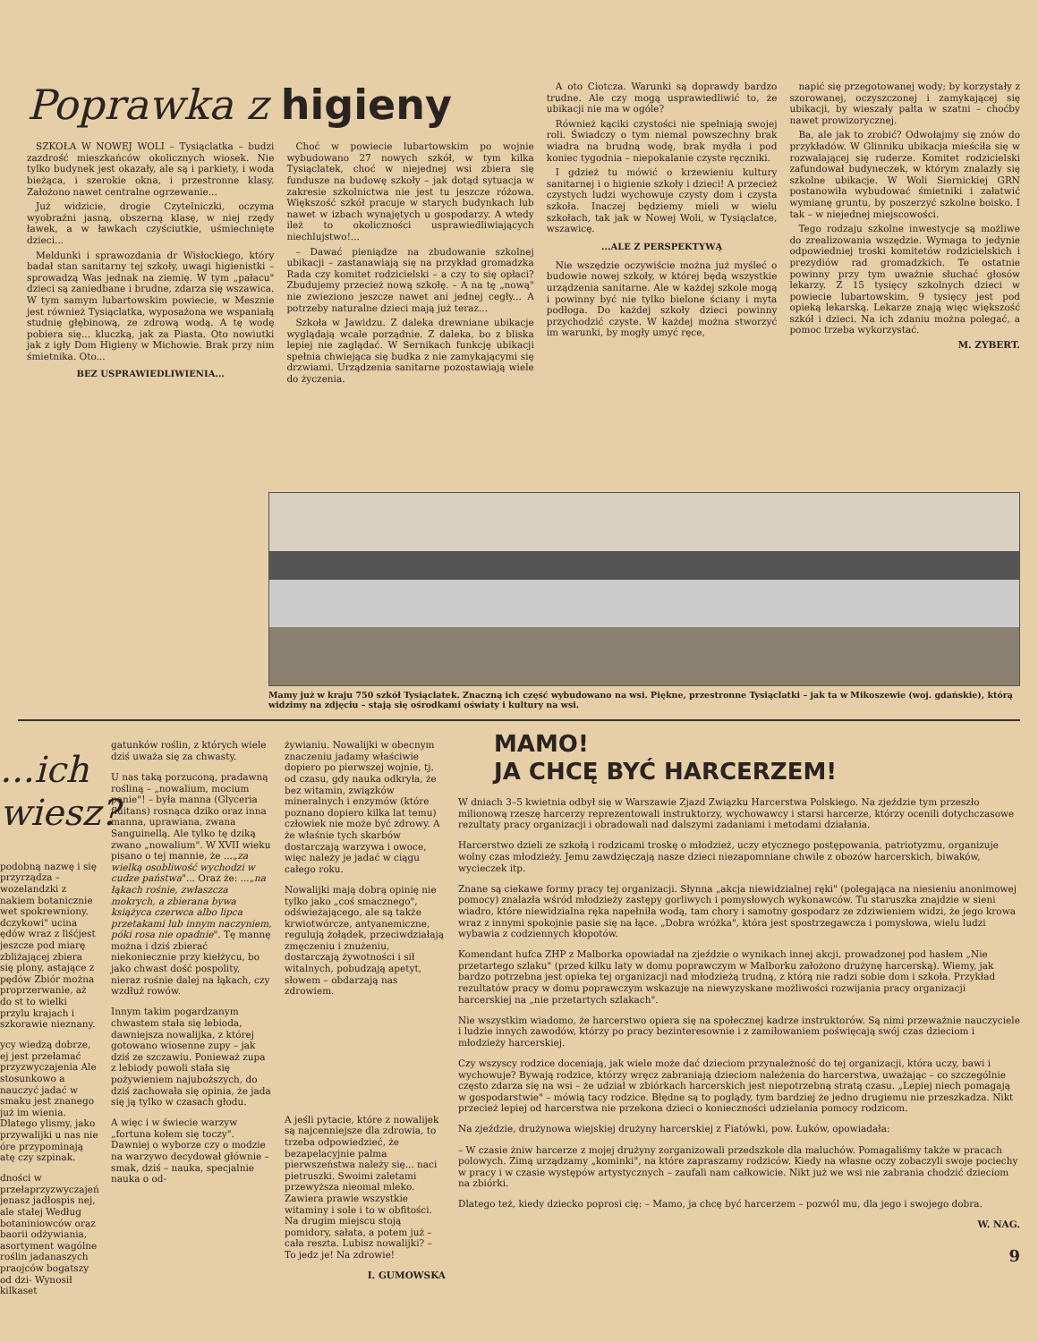Poprawka z higieny
SZKOŁA W NOWEJ WOLI – Tysiąclatka – budzi zazdrość mieszkańców okolicznych wiosek. Nie tylko budynek jest okazały, ale są i parkiety, i woda bieżąca, i szerokie okna, i przestronne klasy. Założono nawet centralne ogrzewanie...
Już widzicie, drogie Czytelniczki, oczyma wyobraźni jasną, obszerną klasę, w niej rzędy ławek, a w ławkach czyściutkie, uśmiechnięte dzieci...
Meldunki i sprawozdania dr Wisłockiego, który badał stan sanitarny tej szkoły, uwagi higienistki – sprowadzą Was jednak na ziemię. W tym „pałacu" dzieci są zaniedbane i brudne, zdarza się wszawica. W tym samym lubartowskim powiecie, w Mesznie jest również Tysiąclatka, wyposażona we wspaniałą studnię głębinową, ze zdrową wodą. A tę wodę pobiera się... kluczką, jak za Piasta. Oto nowiutki jak z igły Dom Higieny w Michowie. Brak przy nim śmietnika. Oto...
BEZ USPRAWIEDLIWIENIA...
Choć w powiecie lubartowskim po wojnie wybudowano 27 nowych szkół, w tym kilka Tysiąclatek, choć w niejednej wsi zbiera się fundusze na budowę szkoły – jak dotąd sytuacja w zakresie szkolnictwa nie jest tu jeszcze różowa. Większość szkół pracuje w starych budynkach lub nawet w izbach wynajętych u gospodarzy. A wtedy ileż to okoliczności usprawiedliwiających niechlujstwo!...
– Dawać pieniądze na zbudowanie szkolnej ubikacji – zastanawiają się na przykład gromadzka Rada czy komitet rodzicielski – a czy to się opłaci? Zbudujemy przecież nową szkołę. – A na tę „nową" nie zwieziono jeszcze nawet ani jednej cegły... A potrzeby naturalne dzieci mają już teraz...
Szkoła w Jawidzu. Z daleka drewniane ubikacje wyglądają wcale porządnie. Z daleka, bo z bliska lepiej nie zaglądać. W Sernikach funkcję ubikacji spełnia chwiejąca się budka z nie zamykającymi się drzwiami. Urządzenia sanitarne pozostawiają wiele do życzenia.
A oto Ciotcza. Warunki są doprawdy bardzo trudne. Ale czy mogą usprawiedliwić to, że ubikacji nie ma w ogóle?
Również kąciki czystości nie spełniają swojej roli. Świadczy o tym niemal powszechny brak wiadra na brudną wodę, brak mydła i pod koniec tygodnia – niepokalanie czyste ręczniki.
I gdzież tu mówić o krzewieniu kultury sanitarnej i o higienie szkoły i dzieci! A przecież czystych ludzi wychowuje czysty dom i czysta szkoła. Inaczej będziemy mieli w wielu szkołach, tak jak w Nowej Woli, w Tysiąclatce, wszawicę.
...ALE Z PERSPEKTYWĄ
Nie wszędzie oczywiście można już myśleć o budowie nowej szkoły, w której będą wszystkie urządzenia sanitarne. Ale w każdej szkole mogą i powinny być nie tylko bielone ściany i myta podłoga. Do każdej szkoły dzieci powinny przychodzić czyste. W każdej można stworzyć im warunki, by mogły umyć ręce,
napić się przegotowanej wody; by korzystały z szorowanej, oczyszczonej i zamykającej się ubikacji, by wieszały palta w szatni – choćby nawet prowizorycznej.
Ba, ale jak to zrobić? Odwołajmy się znów do przykładów. W Glinniku ubikacja mieściła się w rozwalającej się ruderze. Komitet rodzicielski zafundował budyneczek, w którym znalazły się szkolne ubikacje. W Woli Siernickiej GRN postanowiła wybudować śmietniki i załatwić wymianę gruntu, by poszerzyć szkolne boisko. I tak – w niejednej miejscowości.
Tego rodzaju szkolne inwestycje są możliwe do zrealizowania wszędzie. Wymaga to jedynie odpowiedniej troski komitetów rodzicielskich i prezydiów rad gromadzkich. Te ostatnie powinny przy tym uważnie słuchać głosów lekarzy. Z 15 tysięcy szkolnych dzieci w powiecie lubartowskim, 9 tysięcy jest pod opieką lekarską. Lekarze znają więc większość szkół i dzieci. Na ich zdaniu można polegać, a pomoc trzeba wykorzystać.
M. ZYBERT.
Mamy już w kraju 750 szkół Tysiąclatek. Znaczną ich część wybudowano na wsi. Piękne, przestronne Tysiąclatki – jak ta w Mikoszewie (woj. gdańskie), którą widzimy na zdjęciu – stają się ośrodkami oświaty i kultury na wsi.
...ich wiesz?
podobną nazwę i się przyrządza – wozelandzki z nakiem botanicznie wet spokrewniony. dczykowi" ucina ędów wraz z liśćjest jeszcze pod miarę zbliżającej zbiera się plony, astające z pędów Zbiór można proprzerwanie, aż do st to wielki przylu krajach i szkorawie nieznany.
ycy wiedzą dobrze, ej jest przełamać przyzwyczajenia Ale stosunkowo a nauczyć jadać w smaku jest znanego już im wienia. Dlatego ylismy, jako przywalijki u nas nie óre przypominają atę czy szpinak.
dności w przełaprzyzwyczajeń jenasz jadłospis nej, ale stałej Według botaniniowców oraz baorii odżywiania, asortyment wagólne roślin jadanaszych praojców bogatszy od dzi- Wynosił kilkaset
gatunków roślin, z których wiele dziś uważa się za chwasty.
U nas taką porzuconą, pradawną rośliną – „nowalium, mocium panie"! – była manna (Glyceria fluitans) rosnąca dziko oraz inna manna, uprawiana, zwana Sanguinellą. Ale tylko tę dziką zwano „nowalium". W XVII wieku pisano o tej mannie, że ...„za wielką osobliwość wychodzi w cudze państwa"... Oraz że: ...„na łąkach rośnie, zwłaszcza mokrych, a zbierana bywa książyca czerwca albo lipca przetakami lub innym naczyniem, póki rosa nie opadnie". Tę mannę można i dziś zbierać niekonieczniе przy kiełżycu, bo jako chwast dość pospolity, nieraz rośnie dalej na łąkach, czy wzdłuż rowów.
Innym takim pogardzanym chwastem stała się lebioda, dawniejsza nowalijka, z której gotowano wiosenne zupy – jak dziś ze szczawiu. Ponieważ zupa z lebiody powoli stała się pożywieniem najuboższych, do dziś zachowała się opinia, że jada się ją tylko w czasach głodu.
A więc i w świecie warzyw „fortuna kołem się toczy". Dawniej o wyborze czy o modzie na warzywo decydował głównie – smak, dziś – nauka, specjalnie nauka o od-
żywianiu. Nowalijki w obecnym znaczeniu jadamy właściwie dopiero po pierwszej wojnie, tj. od czasu, gdy nauka odkryła, że bez witamin, związków mineralnych i enzymów (które poznano dopiero kilka lat temu) człowiek nie może być zdrowy. A że właśnie tych skarbów dostarczają warzywa i owoce, więc należy je jadać w ciągu całego roku.
Nowalijki mają dobrą opinię nie tylko jako „coś smacznego", odświeżającego, ale są także krwiotwórcze, antyanemiczne, regulują żołądek, przeciwdziałają zmęczeniu i znużeniu, dostarczają żywotności i sił witalnych, pobudzają apetyt, słowem – obdarzają nas zdrowiem.
A jeśli pytacie, które z nowalijek są najcenniejsze dla zdrowia, to trzeba odpowiedzieć, że bezapelacyjnie palma pierwszeństwa należy się... naci pietruszki. Swoimi zaletami przewyższa nieomal mleko. Zawiera prawie wszystkie witaminy i sole i to w obfitości. Na drugim miejscu stoją pomidory, sałata, a potem już – cała reszta. Lubisz nowalijki? – To jedz je! Na zdrowie!
I. GUMOWSKA
MAMO!
JA CHCĘ BYĆ HARCERZEM!
W dniach 3–5 kwietnia odbył się w Warszawie Zjazd Związku Harcerstwa Polskiego. Na zjeździe tym przeszło milionową rzeszę harcerzy reprezentowali instruktorzy, wychowawcy i starsi harcerze, którzy ocenili dotychczasowe rezultaty pracy organizacji i obradowali nad dalszymi zadaniami i metodami działania.
Harcerstwo dzieli ze szkołą i rodzicami troskę o młodzież, uczy etycznego postępowania, patriotyzmu, organizuje wolny czas młodzieży. Jemu zawdzięczają nasze dzieci niezapomniane chwile z obozów harcerskich, biwaków, wycieczek itp.
Znane są ciekawe formy pracy tej organizacji. Słynna „akcja niewidzialnej ręki" (polegająca na niesieniu anonimowej pomocy) znalazła wśród młodzieży zastępy gorliwych i pomysłowych wykonawców. Tu staruszka znajdzie w sieni wiadro, które niewidzialna ręka napełniła wodą, tam chory i samotny gospodarz ze zdziwieniem widzi, że jego krowa wraz z innymi spokojnie pasie się na łące. „Dobra wróżka", która jest spostrzegawcza i pomysłowa, wielu ludzi wybawia z codziennych kłopotów.
Komendant hufca ZHP z Malborka opowiadał na zjeździe o wynikach innej akcji, prowadzonej pod hasłem „Nie przetartego szlaku" (przed kilku laty w domu poprawczym w Malborku założono drużynę harcerską). Wiemy, jak bardzo potrzebna jest opieka tej organizacji nad młodzieżą trudną, z którą nie radzi sobie dom i szkoła. Przykład rezultatów pracy w domu poprawczym wskazuje na niewyzyskane możliwości rozwijania pracy organizacji harcerskiej na „nie przetartych szlakach".
Nie wszystkim wiadomo, że harcerstwo opiera się na społecznej kadrze instruktorów. Są nimi przeważnie nauczyciele i ludzie innych zawodów, którzy po pracy bezinteresownie i z zamiłowaniem poświęcają swój czas dzieciom i młodzieży harcerskiej.
Czy wszyscy rodzice doceniają, jak wiele może dać dzieciom przynależność do tej organizacji, która uczy, bawi i wychowuje? Bywają rodzice, którzy wręcz zabraniają dzieciom należenia do harcerstwa, uważając – co szczególnie często zdarza się na wsi – że udział w zbiórkach harcerskich jest niepotrzebną stratą czasu. „Lepiej niech pomagają w gospodarstwie" – mówią tacy rodzice. Błędne są to poglądy, tym bardziej że jedno drugiemu nie przeszkadza. Nikt przecież lepiej od harcerstwa nie przekona dzieci o konieczności udzielania pomocy rodzicom.
Na zjeździe, drużynowa wiejskiej drużyny harcerskiej z Fiatówki, pow. Łuków, opowiadała:
– W czasie żniw harcerze z mojej drużyny zorganizowali przedszkole dla maluchów. Pomagaliśmy także w pracach polowych. Zimą urządzamy „kominki", na które zapraszamy rodziców. Kiedy na własne oczy zobaczyli swoje pociechy w pracy i w czasie występów artystycznych – zaufali nam całkowicie. Nikt już we wsi nie zabrania chodzić dzieciom na zbiórki.
Dlatego też, kiedy dziecko poprosi cię: – Mamo, ja chcę być harcerzem – pozwól mu, dla jego i swojego dobra.
W. NAG.
9